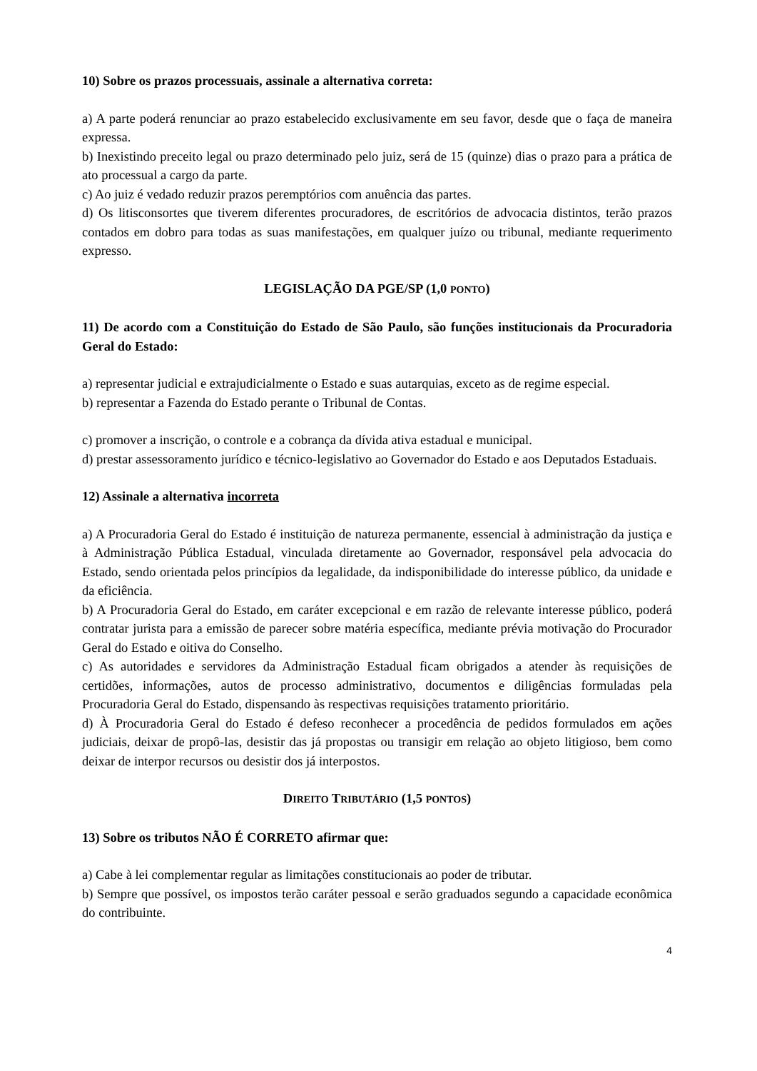10) Sobre os prazos processuais, assinale a alternativa correta:
a) A parte poderá renunciar ao prazo estabelecido exclusivamente em seu favor, desde que o faça de maneira expressa.
b) Inexistindo preceito legal ou prazo determinado pelo juiz, será de 15 (quinze) dias o prazo para a prática de ato processual a cargo da parte.
c) Ao juiz é vedado reduzir prazos peremptórios com anuência das partes.
d) Os litisconsortes que tiverem diferentes procuradores, de escritórios de advocacia distintos, terão prazos contados em dobro para todas as suas manifestações, em qualquer juízo ou tribunal, mediante requerimento expresso.
LEGISLAÇÃO DA PGE/SP (1,0 PONTO)
11) De acordo com a Constituição do Estado de São Paulo, são funções institucionais da Procuradoria Geral do Estado:
a) representar judicial e extrajudicialmente o Estado e suas autarquias, exceto as de regime especial.
b) representar a Fazenda do Estado perante o Tribunal de Contas.
c) promover a inscrição, o controle e a cobrança da dívida ativa estadual e municipal.
d) prestar assessoramento jurídico e técnico-legislativo ao Governador do Estado e aos Deputados Estaduais.
12) Assinale a alternativa incorreta
a) A Procuradoria Geral do Estado é instituição de natureza permanente, essencial à administração da justiça e à Administração Pública Estadual, vinculada diretamente ao Governador, responsável pela advocacia do Estado, sendo orientada pelos princípios da legalidade, da indisponibilidade do interesse público, da unidade e da eficiência.
b) A Procuradoria Geral do Estado, em caráter excepcional e em razão de relevante interesse público, poderá contratar jurista para a emissão de parecer sobre matéria específica, mediante prévia motivação do Procurador Geral do Estado e oitiva do Conselho.
c) As autoridades e servidores da Administração Estadual ficam obrigados a atender às requisições de certidões, informações, autos de processo administrativo, documentos e diligências formuladas pela Procuradoria Geral do Estado, dispensando às respectivas requisições tratamento prioritário.
d) À Procuradoria Geral do Estado é defeso reconhecer a procedência de pedidos formulados em ações judiciais, deixar de propô-las, desistir das já propostas ou transigir em relação ao objeto litigioso, bem como deixar de interpor recursos ou desistir dos já interpostos.
DIREITO TRIBUTÁRIO (1,5 PONTOS)
13) Sobre os tributos NÃO É CORRETO afirmar que:
a) Cabe à lei complementar regular as limitações constitucionais ao poder de tributar.
b) Sempre que possível, os impostos terão caráter pessoal e serão graduados segundo a capacidade econômica do contribuinte.
4